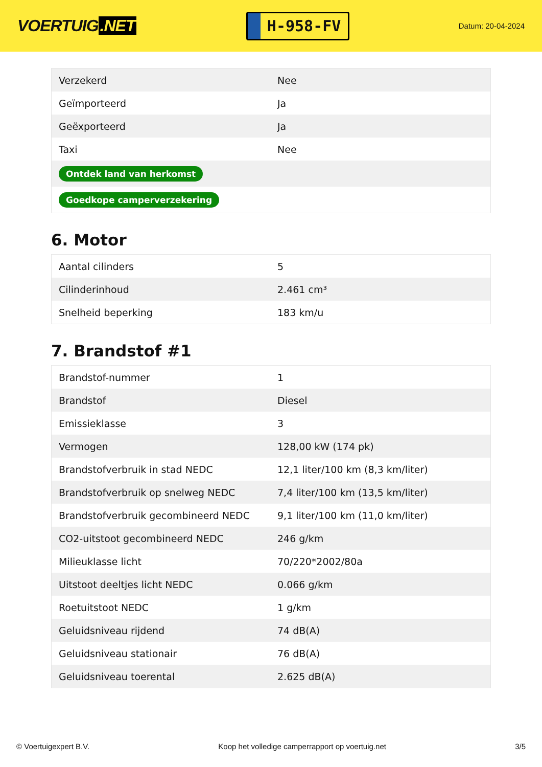VOERTUIG.NET
H-958-FV
Datum: 20-04-2024
| Verzekerd | Nee |
| Geïmporteerd | Ja |
| Geëxporteerd | Ja |
| Taxi | Nee |
| Ontdek land van herkomst | |
| Goedkope camperverzekering | |
6. Motor
| Aantal cilinders | 5 |
| Cilinderinhoud | 2.461 cm³ |
| Snelheid beperking | 183 km/u |
7. Brandstof #1
| Brandstof-nummer | 1 |
| Brandstof | Diesel |
| Emissieklasse | 3 |
| Vermogen | 128,00 kW (174 pk) |
| Brandstofverbruik in stad NEDC | 12,1 liter/100 km (8,3 km/liter) |
| Brandstofverbruik op snelweg NEDC | 7,4 liter/100 km (13,5 km/liter) |
| Brandstofverbruik gecombineerd NEDC | 9,1 liter/100 km (11,0 km/liter) |
| CO2-uitstoot gecombineerd NEDC | 246 g/km |
| Milieuklasse licht | 70/220*2002/80a |
| Uitstoot deeltjes licht NEDC | 0.066 g/km |
| Roetuitstoot NEDC | 1 g/km |
| Geluidsniveau rijdend | 74 dB(A) |
| Geluidsniveau stationair | 76 dB(A) |
| Geluidsniveau toerental | 2.625 dB(A) |
© Voertuigexpert B.V. Koop het volledige camperrapport op voertuig.net 3/5